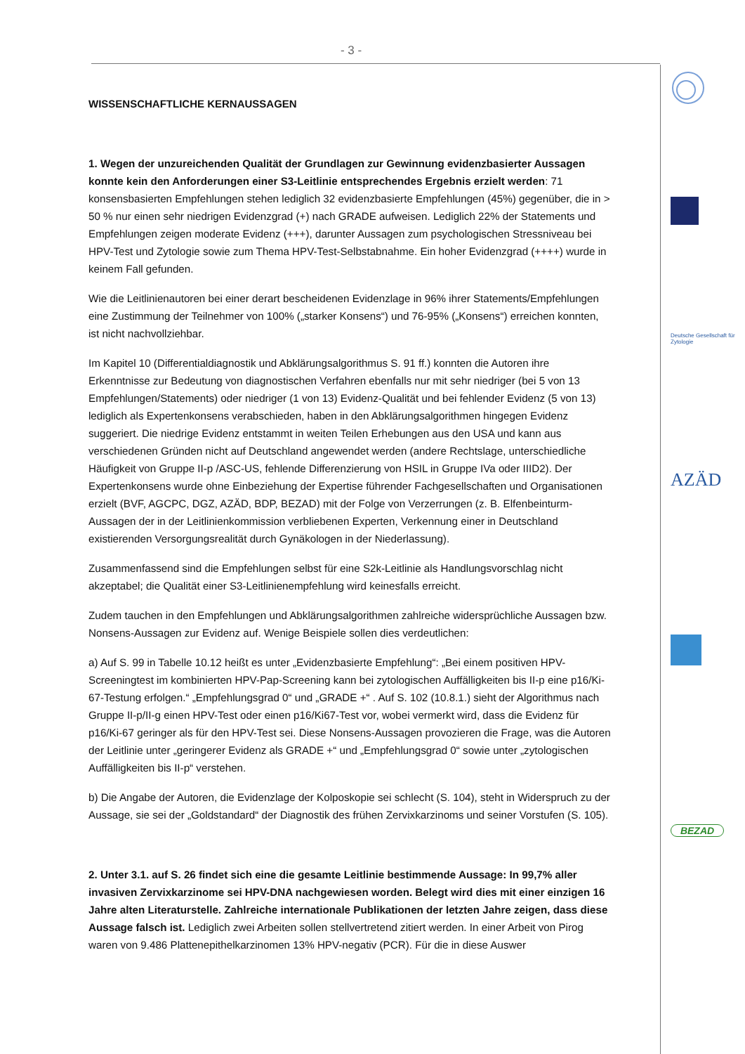- 3 -
Deutsche Gesellschaft für Zytologie
AZÄD
BEZAD
WISSENSCHAFTLICHE KERNAUSSAGEN
1. Wegen der unzureichenden Qualität der Grundlagen zur Gewinnung evidenzbasierter Aussagen konnte kein den Anforderungen einer S3-Leitlinie entsprechendes Ergebnis erzielt werden: 71 konsensbasierten Empfehlungen stehen lediglich 32 evidenzbasierte Empfehlungen (45%) gegenüber, die in > 50 % nur einen sehr niedrigen Evidenzgrad (+) nach GRADE aufweisen. Lediglich 22% der Statements und Empfehlungen zeigen moderate Evidenz (+++), darunter Aussagen zum psychologischen Stressniveau bei HPV-Test und Zytologie sowie zum Thema HPV-Test-Selbstabnahme. Ein hoher Evidenzgrad (++++) wurde in keinem Fall gefunden.
Wie die Leitlinienautoren bei einer derart bescheidenen Evidenzlage in 96% ihrer Statements/Empfehlungen eine Zustimmung der Teilnehmer von 100% („starker Konsens“) und 76-95% („Konsens“) erreichen konnten, ist nicht nachvollziehbar.
Im Kapitel 10 (Differentialdiagnostik und Abklärungsalgorithmus S. 91 ff.) konnten die Autoren ihre Erkenntnisse zur Bedeutung von diagnostischen Verfahren ebenfalls nur mit sehr niedriger (bei 5 von 13 Empfehlungen/Statements) oder niedriger (1 von 13) Evidenz-Qualität und bei fehlender Evidenz (5 von 13) lediglich als Expertenkonsens verabschieden, haben in den Abklärungsalgorithmen hingegen Evidenz suggeriert. Die niedrige Evidenz entstammt in weiten Teilen Erhebungen aus den USA und kann aus verschiedenen Gründen nicht auf Deutschland angewendet werden (andere Rechtslage, unterschiedliche Häufigkeit von Gruppe II-p /ASC-US, fehlende Differenzierung von HSIL in Gruppe IVa oder IIID2). Der Expertenkonsens wurde ohne Einbeziehung der Expertise führender Fachgesellschaften und Organisationen erzielt (BVF, AGCPC, DGZ, AZÄD, BDP, BEZAD) mit der Folge von Verzerrungen (z. B. Elfenbeinturm-Aussagen der in der Leitlinienkommission verbliebenen Experten, Verkennung einer in Deutschland existierenden Versorgungsrealität durch Gynäkologen in der Niederlassung).
Zusammenfassend sind die Empfehlungen selbst für eine S2k-Leitlinie als Handlungsvorschlag nicht akzeptabel; die Qualität einer S3-Leitlinienempfehlung wird keinesfalls erreicht.
Zudem tauchen in den Empfehlungen und Abklärungsalgorithmen zahlreiche widersprüchliche Aussagen bzw. Nonsens-Aussagen zur Evidenz auf. Wenige Beispiele sollen dies verdeutlichen:
a) Auf S. 99 in Tabelle 10.12 heißt es unter „Evidenzbasierte Empfehlung“: „Bei einem positiven HPV-Screeningtest im kombinierten HPV-Pap-Screening kann bei zytologischen Auffälligkeiten bis II-p eine p16/Ki-67-Testung erfolgen.“ „Empfehlungsgrad 0“ und „GRADE +“ . Auf S. 102 (10.8.1.) sieht der Algorithmus nach Gruppe II-p/II-g einen HPV-Test oder einen p16/Ki67-Test vor, wobei vermerkt wird, dass die Evidenz für p16/Ki-67 geringer als für den HPV-Test sei. Diese Nonsens-Aussagen provozieren die Frage, was die Autoren der Leitlinie unter „geringerer Evidenz als GRADE +“ und „Empfehlungsgrad 0“ sowie unter „zytologischen Auffälligkeiten bis II-p“ verstehen.
b) Die Angabe der Autoren, die Evidenzlage der Kolposkopie sei schlecht (S. 104), steht in Widerspruch zu der Aussage, sie sei der „Goldstandard“ der Diagnostik des frühen Zervixkarzinoms und seiner Vorstufen (S. 105).
2. Unter 3.1. auf S. 26 findet sich eine die gesamte Leitlinie bestimmende Aussage: In 99,7% aller invasiven Zervixkarzinome sei HPV-DNA nachgewiesen worden. Belegt wird dies mit einer einzigen 16 Jahre alten Literaturstelle. Zahlreiche internationale Publikationen der letzten Jahre zeigen, dass diese Aussage falsch ist. Lediglich zwei Arbeiten sollen stellvertretend zitiert werden. In einer Arbeit von Pirog waren von 9.486 Plattenepithelkarzinomen 13% HPV-negativ (PCR). Für die in diese Auswer